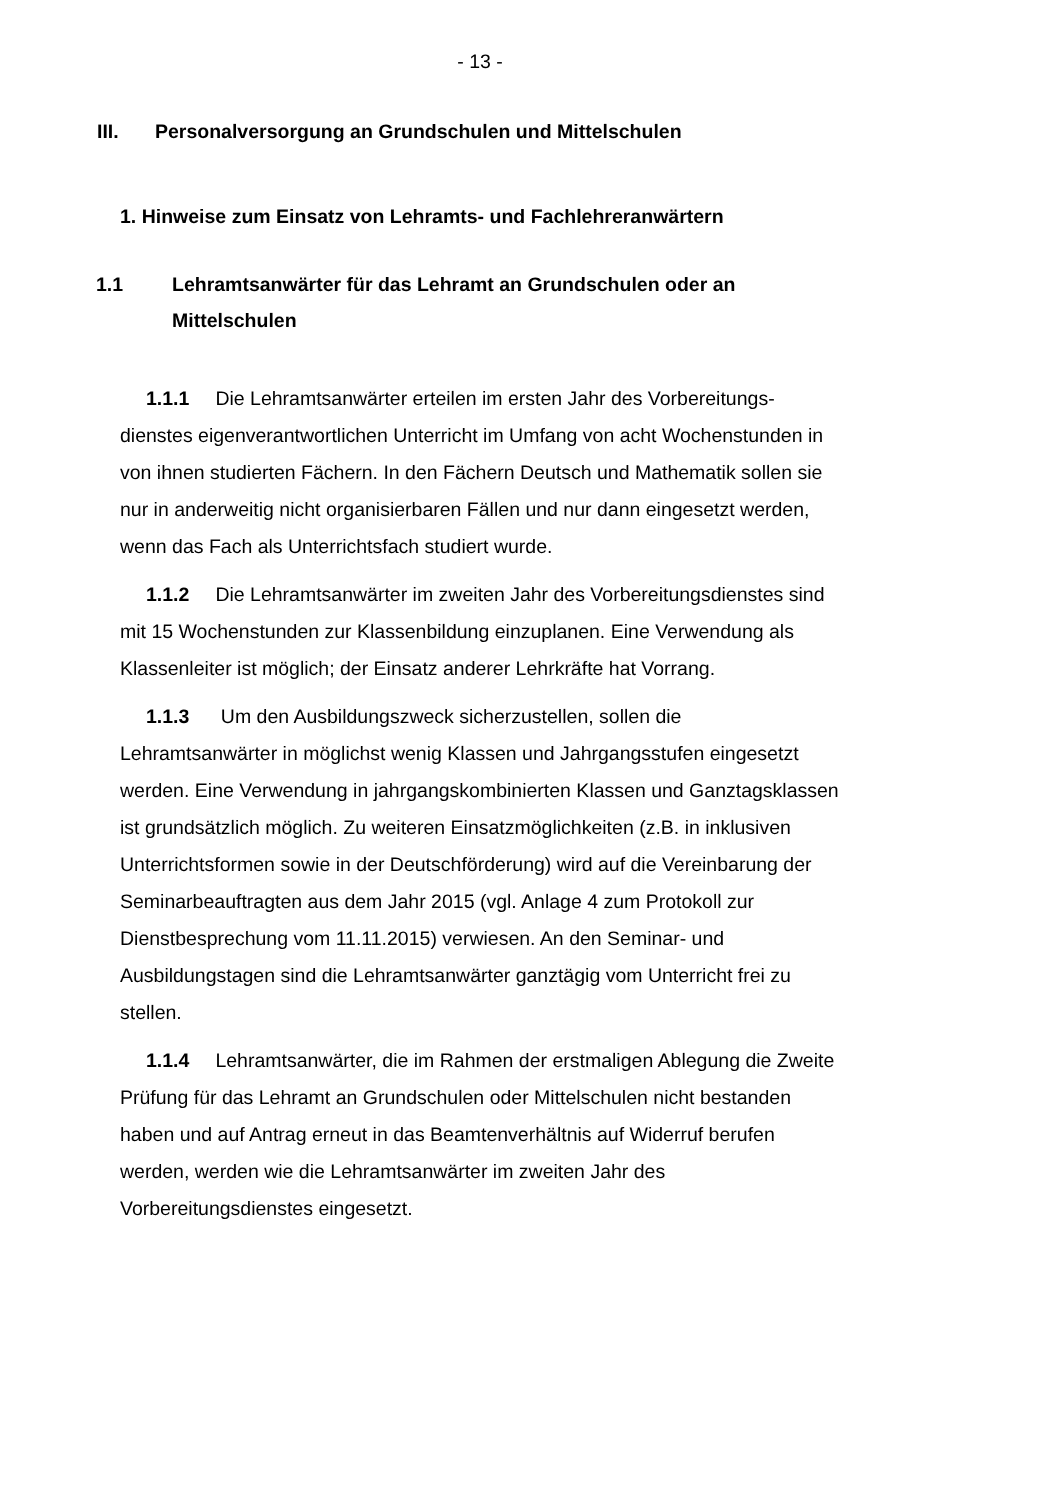- 13 -
III. Personalversorgung an Grundschulen und Mittelschulen
1. Hinweise zum Einsatz von Lehramts- und Fachlehreranwärtern
1.1 Lehramtsanwärter für das Lehramt an Grundschulen oder an Mittelschulen
1.1.1 Die Lehramtsanwärter erteilen im ersten Jahr des Vorbereitungs­dienstes eigenverantwortlichen Unterricht im Umfang von acht Wochenstunden in von ihnen studierten Fächern. In den Fächern Deutsch und Mathematik sollen sie nur in anderweitig nicht organisierbaren Fällen und nur dann eingesetzt werden, wenn das Fach als Unterrichtsfach studiert wurde.
1.1.2 Die Lehramtsanwärter im zweiten Jahr des Vorbereitungs­dienstes sind mit 15 Wochenstunden zur Klassenbildung einzuplanen. Eine Verwendung als Klassenleiter ist möglich; der Einsatz anderer Lehrkräfte hat Vorrang.
1.1.3 Um den Ausbildungszweck sicherzustellen, sollen die Lehramtsanwärter in möglichst wenig Klassen und Jahrgangsstufen eingesetzt werden. Eine Verwendung in jahrgangskombinierten Klassen und Ganztagsklassen ist grundsätzlich möglich. Zu weiteren Einsatzmöglichkeiten (z.B. in inklusiven Unterrichtsformen sowie in der Deutschförderung) wird auf die Vereinbarung der Seminarbeauftragten aus dem Jahr 2015 (vgl. Anlage 4 zum Protokoll zur Dienstbesprechung vom 11.11.2015) verwiesen. An den Seminar- und Ausbildungstagen sind die Lehramtsanwärter ganztägig vom Unterricht frei zu stellen.
1.1.4 Lehramtsanwärter, die im Rahmen der erstmaligen Ablegung die Zweite Prüfung für das Lehramt an Grundschulen oder Mittelschulen nicht bestanden haben und auf Antrag erneut in das Beamtenverhältnis auf Widerruf berufen werden, werden wie die Lehramtsanwärter im zweiten Jahr des Vorbereitungsdienstes eingesetzt.